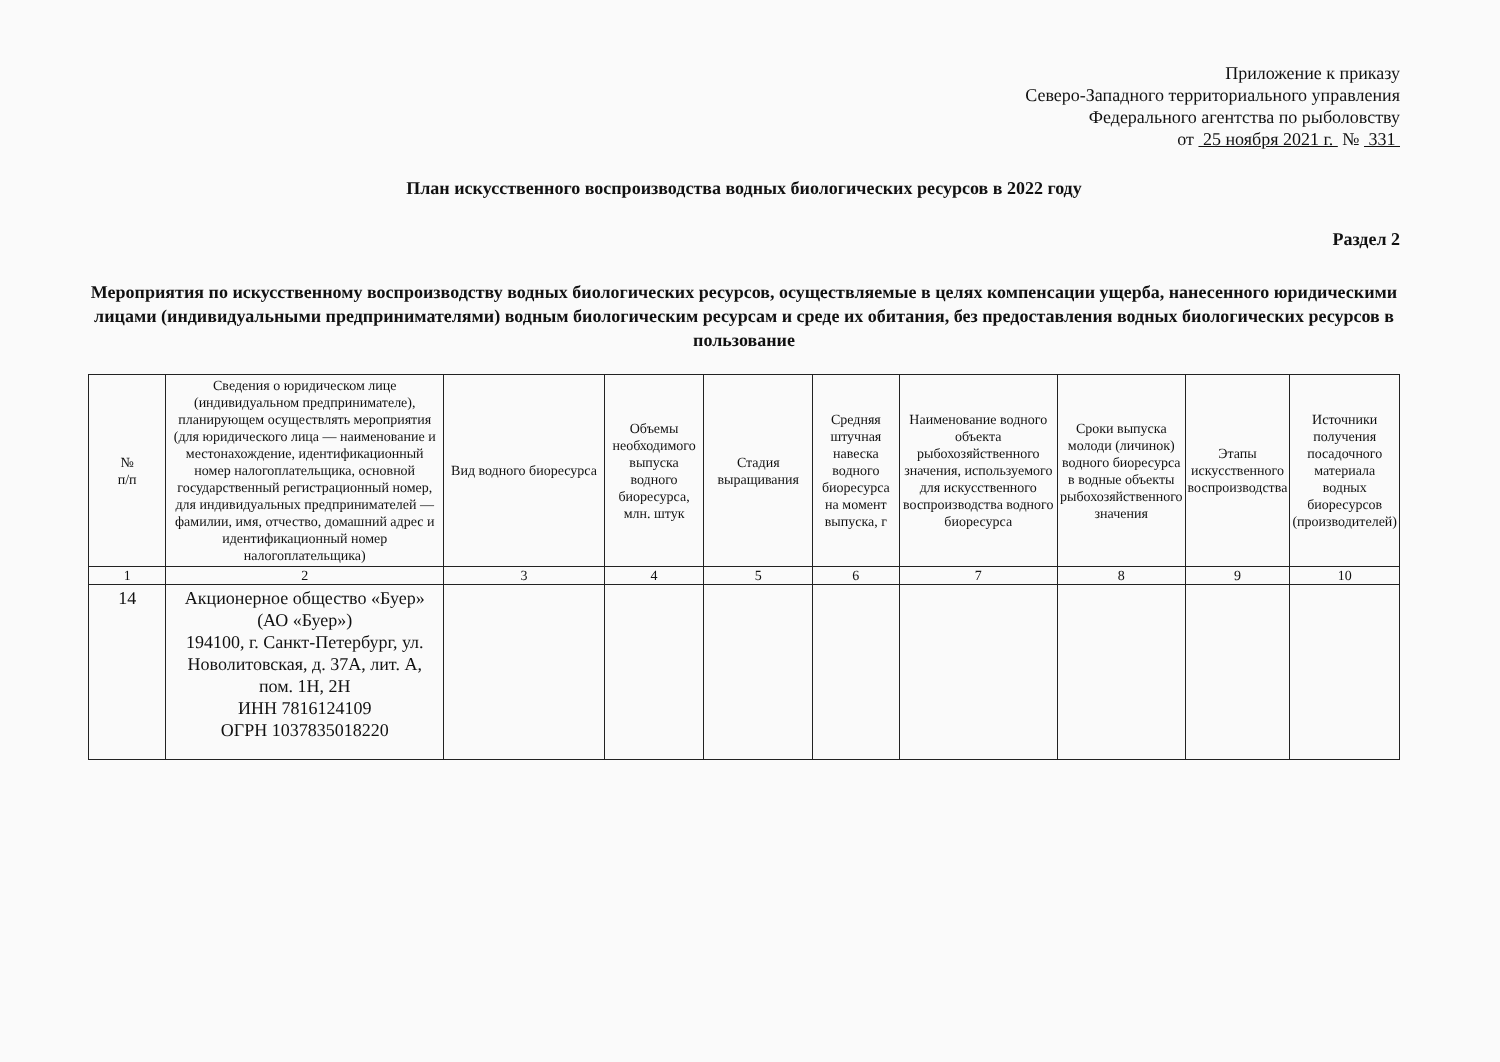Приложение к приказу
Северо-Западного территориального управления
Федерального агентства по рыболовству
от 25 ноября 2021 г. № 331
План искусственного воспроизводства водных биологических ресурсов в 2022 году
Раздел 2
Мероприятия по искусственному воспроизводству водных биологических ресурсов, осуществляемые в целях компенсации ущерба, нанесенного юридическими лицами (индивидуальными предпринимателями) водным биологическим ресурсам и среде их обитания, без предоставления водных биологических ресурсов в пользование
| № п/п | Сведения о юридическом лице (индивидуальном предпринимателе), планирующем осуществлять мероприятия (для юридического лица — наименование и местонахождение, идентификационный номер налогоплательщика, основной государственный регистрационный номер, для индивидуальных предпринимателей — фамилии, имя, отчество, домашний адрес и идентификационный номер налогоплательщика) | Вид водного биоресурса | Объемы необходимого выпуска водного биоресурса, млн. штук | Стадия выращивания | Средняя штучная навеска водного биоресурса на момент выпуска, г | Наименование водного объекта рыбохозяйственного значения, используемого для искусственного воспроизводства водного биоресурса | Сроки выпуска молоди (личинок) водного биоресурса в водные объекты рыбохозяйственного значения | Этапы искусственного воспроизводства | Источники получения посадочного материала водных биоресурсов (производителей) |
| --- | --- | --- | --- | --- | --- | --- | --- | --- | --- |
| 1 | 2 | 3 | 4 | 5 | 6 | 7 | 8 | 9 | 10 |
| 14 | Акционерное общество «Буер» (АО «Буер») 194100, г. Санкт-Петербург, ул. Новолитовская, д. 37А, лит. А, пом. 1Н, 2Н ИНН 7816124109 ОГРН 1037835018220 | | | | | | | | |